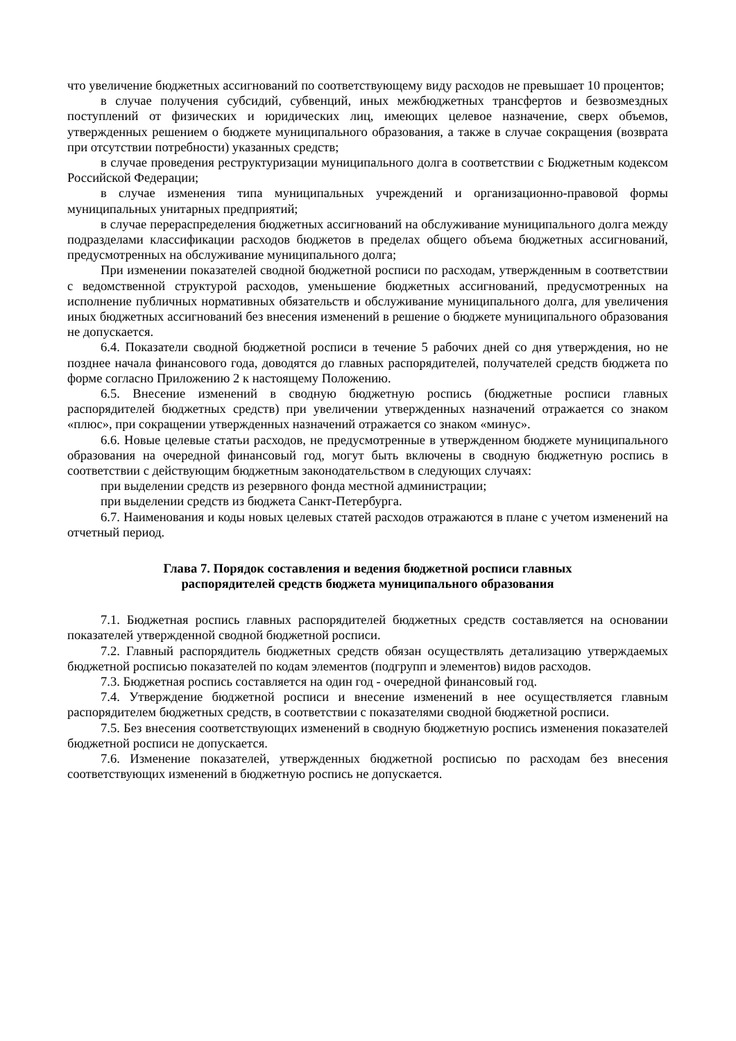что увеличение бюджетных ассигнований по соответствующему виду расходов не превышает 10 процентов;
в случае получения субсидий, субвенций, иных межбюджетных трансфертов и безвозмездных поступлений от физических и юридических лиц, имеющих целевое назначение, сверх объемов, утвержденных решением о бюджете муниципального образования, а также в случае сокращения (возврата при отсутствии потребности) указанных средств;
в случае проведения реструктуризации муниципального долга в соответствии с Бюджетным кодексом Российской Федерации;
в случае изменения типа муниципальных учреждений и организационно-правовой формы муниципальных унитарных предприятий;
в случае перераспределения бюджетных ассигнований на обслуживание муниципального долга между подразделами классификации расходов бюджетов в пределах общего объема бюджетных ассигнований, предусмотренных на обслуживание муниципального долга;
При изменении показателей сводной бюджетной росписи по расходам, утвержденным в соответствии с ведомственной структурой расходов, уменьшение бюджетных ассигнований, предусмотренных на исполнение публичных нормативных обязательств и обслуживание муниципального долга, для увеличения иных бюджетных ассигнований без внесения изменений в решение о бюджете муниципального образования не допускается.
6.4. Показатели сводной бюджетной росписи в течение 5 рабочих дней со дня утверждения, но не позднее начала финансового года, доводятся до главных распорядителей, получателей средств бюджета по форме согласно Приложению 2 к настоящему Положению.
6.5. Внесение изменений в сводную бюджетную роспись (бюджетные росписи главных распорядителей бюджетных средств) при увеличении утвержденных назначений отражается со знаком «плюс», при сокращении утвержденных назначений отражается со знаком «минус».
6.6. Новые целевые статьи расходов, не предусмотренные в утвержденном бюджете муниципального образования на очередной финансовый год, могут быть включены в сводную бюджетную роспись в соответствии с действующим бюджетным законодательством в следующих случаях:
при выделении средств из резервного фонда местной администрации;
при выделении средств из бюджета Санкт-Петербурга.
6.7. Наименования и коды новых целевых статей расходов отражаются в плане с учетом изменений на отчетный период.
Глава 7. Порядок составления и ведения бюджетной росписи главных
распорядителей средств бюджета муниципального образования
7.1. Бюджетная роспись главных распорядителей бюджетных средств составляется на основании показателей утвержденной сводной бюджетной росписи.
7.2. Главный распорядитель бюджетных средств обязан осуществлять детализацию утверждаемых бюджетной росписью показателей по кодам элементов (подгрупп и элементов) видов расходов.
7.3. Бюджетная роспись составляется на один год - очередной финансовый год.
7.4. Утверждение бюджетной росписи и внесение изменений в нее осуществляется главным распорядителем бюджетных средств, в соответствии с показателями сводной бюджетной росписи.
7.5. Без внесения соответствующих изменений в сводную бюджетную роспись изменения показателей бюджетной росписи не допускается.
7.6. Изменение показателей, утвержденных бюджетной росписью по расходам без внесения соответствующих изменений в бюджетную роспись не допускается.